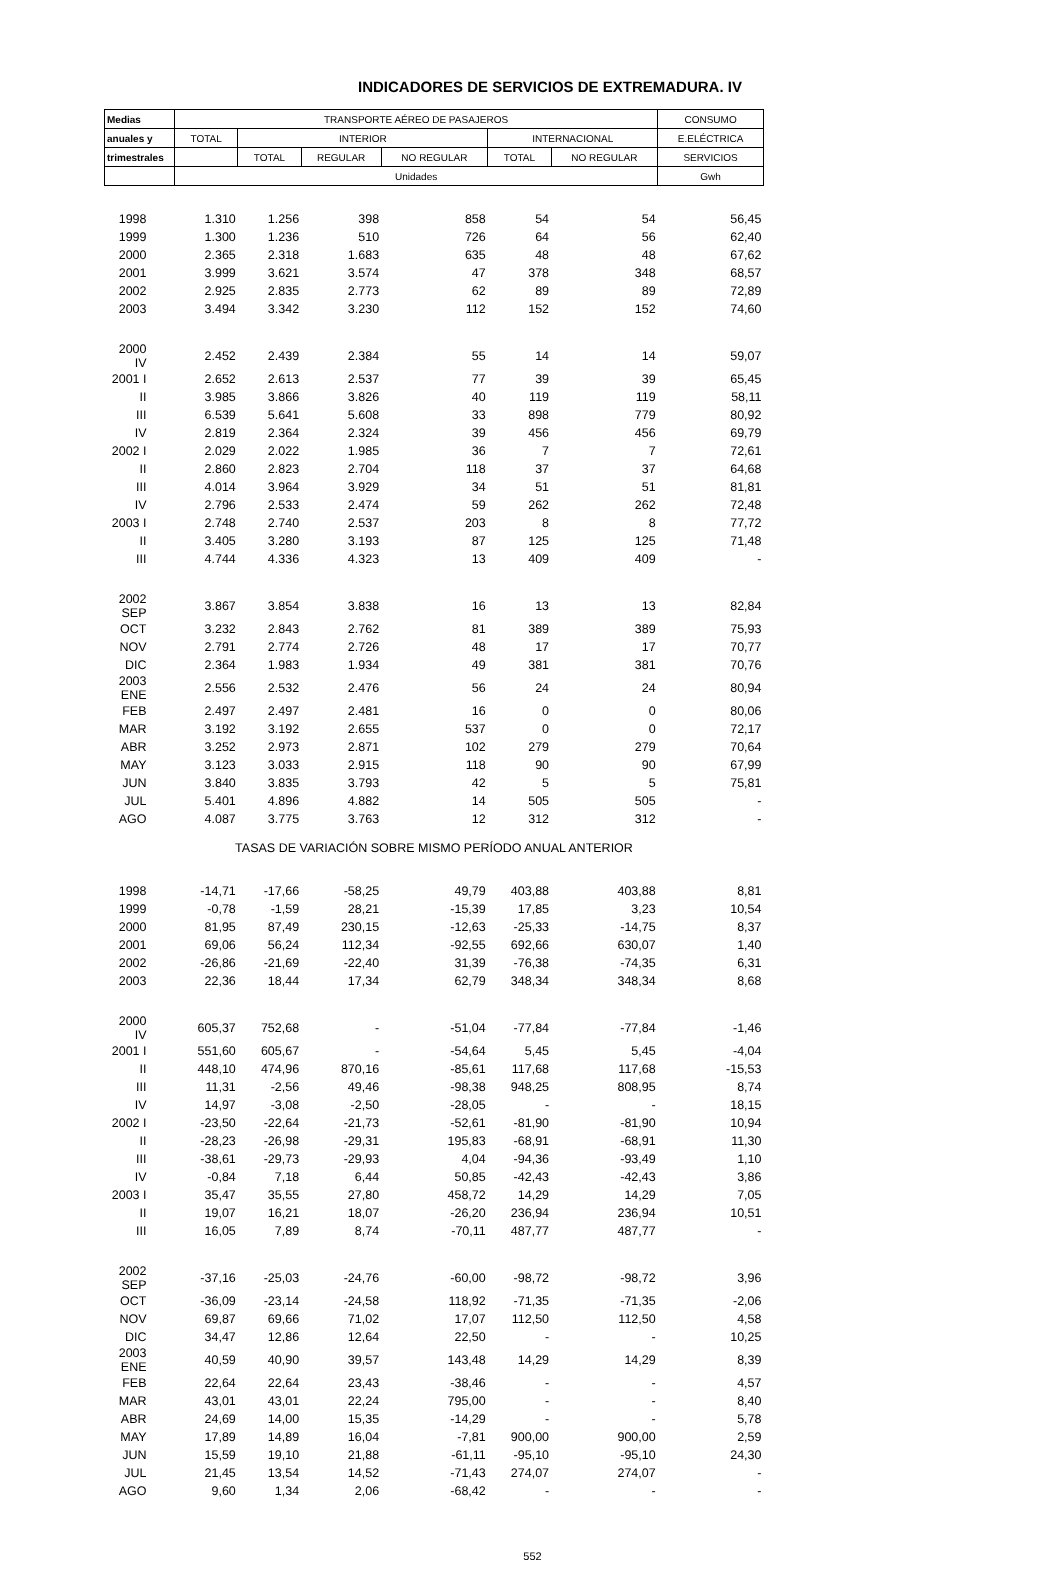INDICADORES DE SERVICIOS DE EXTREMADURA. IV
| Medias | TRANSPORTE AÉREO DE PASAJEROS | | | | | | CONSUMO |
| --- | --- | --- | --- | --- | --- | --- | --- |
| anuales y | TOTAL | INTERIOR | | | INTERNACIONAL | | E.ELÉCTRICA |
| trimestrales | | TOTAL | REGULAR | NO REGULAR | TOTAL | NO REGULAR | SERVICIOS |
| | Unidades | | | | | | Gwh |
| 1998 | 1.310 | 1.256 | 398 | 858 | 54 | 54 | 56,45 |
| 1999 | 1.300 | 1.236 | 510 | 726 | 64 | 56 | 62,40 |
| 2000 | 2.365 | 2.318 | 1.683 | 635 | 48 | 48 | 67,62 |
| 2001 | 3.999 | 3.621 | 3.574 | 47 | 378 | 348 | 68,57 |
| 2002 | 2.925 | 2.835 | 2.773 | 62 | 89 | 89 | 72,89 |
| 2003 | 3.494 | 3.342 | 3.230 | 112 | 152 | 152 | 74,60 |
| 2000 IV | 2.452 | 2.439 | 2.384 | 55 | 14 | 14 | 59,07 |
| 2001 I | 2.652 | 2.613 | 2.537 | 77 | 39 | 39 | 65,45 |
| II | 3.985 | 3.866 | 3.826 | 40 | 119 | 119 | 58,11 |
| III | 6.539 | 5.641 | 5.608 | 33 | 898 | 779 | 80,92 |
| IV | 2.819 | 2.364 | 2.324 | 39 | 456 | 456 | 69,79 |
| 2002 I | 2.029 | 2.022 | 1.985 | 36 | 7 | 7 | 72,61 |
| II | 2.860 | 2.823 | 2.704 | 118 | 37 | 37 | 64,68 |
| III | 4.014 | 3.964 | 3.929 | 34 | 51 | 51 | 81,81 |
| IV | 2.796 | 2.533 | 2.474 | 59 | 262 | 262 | 72,48 |
| 2003 I | 2.748 | 2.740 | 2.537 | 203 | 8 | 8 | 77,72 |
| II | 3.405 | 3.280 | 3.193 | 87 | 125 | 125 | 71,48 |
| III | 4.744 | 4.336 | 4.323 | 13 | 409 | 409 | - |
| 2002 SEP | 3.867 | 3.854 | 3.838 | 16 | 13 | 13 | 82,84 |
| OCT | 3.232 | 2.843 | 2.762 | 81 | 389 | 389 | 75,93 |
| NOV | 2.791 | 2.774 | 2.726 | 48 | 17 | 17 | 70,77 |
| DIC | 2.364 | 1.983 | 1.934 | 49 | 381 | 381 | 70,76 |
| 2003 ENE | 2.556 | 2.532 | 2.476 | 56 | 24 | 24 | 80,94 |
| FEB | 2.497 | 2.497 | 2.481 | 16 | 0 | 0 | 80,06 |
| MAR | 3.192 | 3.192 | 2.655 | 537 | 0 | 0 | 72,17 |
| ABR | 3.252 | 2.973 | 2.871 | 102 | 279 | 279 | 70,64 |
| MAY | 3.123 | 3.033 | 2.915 | 118 | 90 | 90 | 67,99 |
| JUN | 3.840 | 3.835 | 3.793 | 42 | 5 | 5 | 75,81 |
| JUL | 5.401 | 4.896 | 4.882 | 14 | 505 | 505 | - |
| AGO | 4.087 | 3.775 | 3.763 | 12 | 312 | 312 | - |
| TASAS DE VARIACIÓN SOBRE MISMO PERÍODO ANUAL ANTERIOR | | | | | | | |
| 1998 | -14,71 | -17,66 | -58,25 | 49,79 | 403,88 | 403,88 | 8,81 |
| 1999 | -0,78 | -1,59 | 28,21 | -15,39 | 17,85 | 3,23 | 10,54 |
| 2000 | 81,95 | 87,49 | 230,15 | -12,63 | -25,33 | -14,75 | 8,37 |
| 2001 | 69,06 | 56,24 | 112,34 | -92,55 | 692,66 | 630,07 | 1,40 |
| 2002 | -26,86 | -21,69 | -22,40 | 31,39 | -76,38 | -74,35 | 6,31 |
| 2003 | 22,36 | 18,44 | 17,34 | 62,79 | 348,34 | 348,34 | 8,68 |
| 2000 IV | 605,37 | 752,68 | - | -51,04 | -77,84 | -77,84 | -1,46 |
| 2001 I | 551,60 | 605,67 | - | -54,64 | 5,45 | 5,45 | -4,04 |
| II | 448,10 | 474,96 | 870,16 | -85,61 | 117,68 | 117,68 | -15,53 |
| III | 11,31 | -2,56 | 49,46 | -98,38 | 948,25 | 808,95 | 8,74 |
| IV | 14,97 | -3,08 | -2,50 | -28,05 | - | - | 18,15 |
| 2002 I | -23,50 | -22,64 | -21,73 | -52,61 | -81,90 | -81,90 | 10,94 |
| II | -28,23 | -26,98 | -29,31 | 195,83 | -68,91 | -68,91 | 11,30 |
| III | -38,61 | -29,73 | -29,93 | 4,04 | -94,36 | -93,49 | 1,10 |
| IV | -0,84 | 7,18 | 6,44 | 50,85 | -42,43 | -42,43 | 3,86 |
| 2003 I | 35,47 | 35,55 | 27,80 | 458,72 | 14,29 | 14,29 | 7,05 |
| II | 19,07 | 16,21 | 18,07 | -26,20 | 236,94 | 236,94 | 10,51 |
| III | 16,05 | 7,89 | 8,74 | -70,11 | 487,77 | 487,77 | - |
| 2002 SEP | -37,16 | -25,03 | -24,76 | -60,00 | -98,72 | -98,72 | 3,96 |
| OCT | -36,09 | -23,14 | -24,58 | 118,92 | -71,35 | -71,35 | -2,06 |
| NOV | 69,87 | 69,66 | 71,02 | 17,07 | 112,50 | 112,50 | 4,58 |
| DIC | 34,47 | 12,86 | 12,64 | 22,50 | - | - | 10,25 |
| 2003 ENE | 40,59 | 40,90 | 39,57 | 143,48 | 14,29 | 14,29 | 8,39 |
| FEB | 22,64 | 22,64 | 23,43 | -38,46 | - | - | 4,57 |
| MAR | 43,01 | 43,01 | 22,24 | 795,00 | - | - | 8,40 |
| ABR | 24,69 | 14,00 | 15,35 | -14,29 | - | - | 5,78 |
| MAY | 17,89 | 14,89 | 16,04 | -7,81 | 900,00 | 900,00 | 2,59 |
| JUN | 15,59 | 19,10 | 21,88 | -61,11 | -95,10 | -95,10 | 24,30 |
| JUL | 21,45 | 13,54 | 14,52 | -71,43 | 274,07 | 274,07 | - |
| AGO | 9,60 | 1,34 | 2,06 | -68,42 | - | - | - |
552